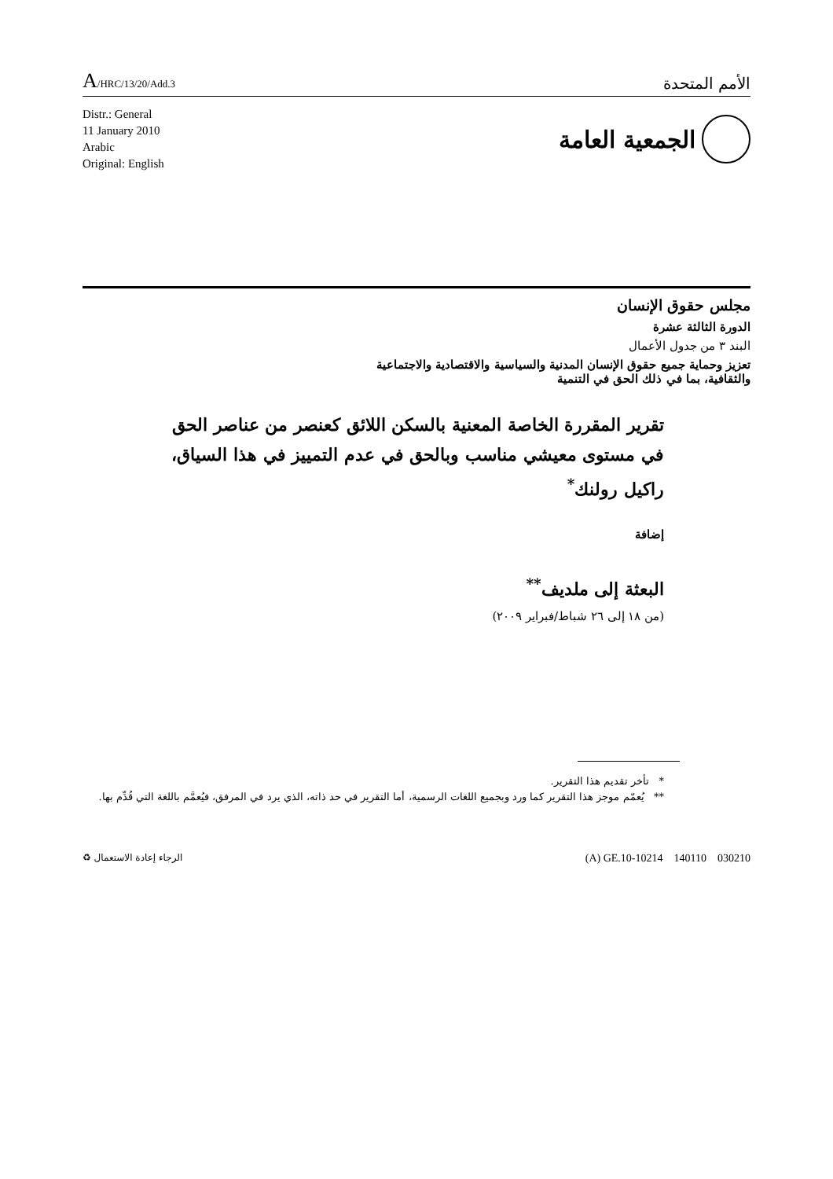A/HRC/13/20/Add.3
الأمم المتحدة
Distr.: General
11 January 2010
Arabic
Original: English
الجمعية العامة
مجلس حقوق الإنسان
الدورة الثالثة عشرة
البند ٣ من جدول الأعمال
تعزيز وحماية جميع حقوق الإنسان المدنية والسياسية والاقتصادية والاجتماعية
والثقافية، بما في ذلك الحق في التنمية
تقرير المقررة الخاصة المعنية بالسكن اللائق كعنصر من عناصر الحق في مستوى معيشي مناسب وبالحق في عدم التمييز في هذا السياق، راكيل رولنك<sup>*</sup>
إضافة
البعثة إلى ملديف<sup>**</sup>
(من ١٨ إلى ٢٦ شباط/فبراير ٢٠٠٩)
* تأخر تقديم هذا التقرير.
** يُعمّم موجز هذا التقرير كما ورد وبجميع اللغات الرسمية، أما التقرير في حد ذاته، الذي يرد في المرفق، فيُعمَّم باللغة التي قُدِّم بها.
الرجاء إعادة الاستعمال ♻
(A) GE.10-10214 140110 030210